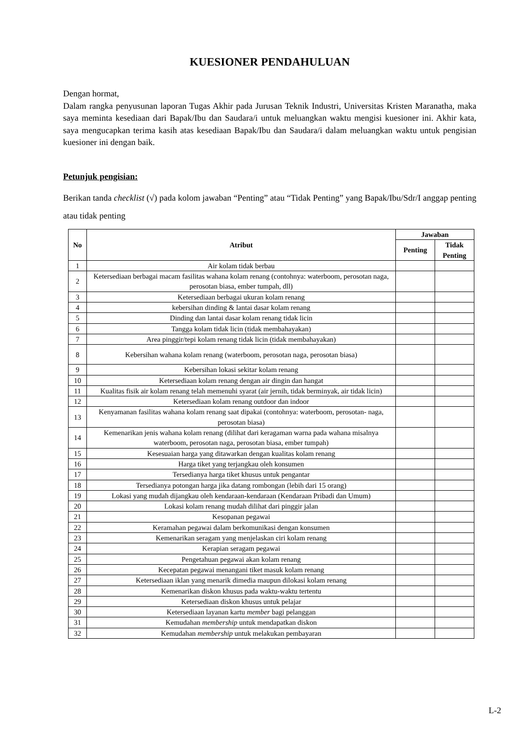KUESIONER PENDAHULUAN
Dengan hormat,
Dalam rangka penyusunan laporan Tugas Akhir pada Jurusan Teknik Industri, Universitas Kristen Maranatha, maka saya meminta kesediaan dari Bapak/Ibu dan Saudara/i untuk meluangkan waktu mengisi kuesioner ini. Akhir kata, saya mengucapkan terima kasih atas kesediaan Bapak/Ibu dan Saudara/i dalam meluangkan waktu untuk pengisian kuesioner ini dengan baik.
Petunjuk pengisian:
Berikan tanda checklist (√) pada kolom jawaban “Penting” atau “Tidak Penting” yang Bapak/Ibu/Sdr/I anggap penting atau tidak penting
| No | Atribut | Jawaban | |
| --- | --- | --- | --- |
| | | Penting | Tidak Penting |
| 1 | Air kolam tidak berbau | | |
| 2 | Ketersediaan berbagai macam fasilitas wahana kolam renang (contohnya: waterboom, perosotan naga, perosotan biasa, ember tumpah, dll) | | |
| 3 | Ketersediaan berbagai ukuran kolam renang | | |
| 4 | kebersihan dinding & lantai dasar kolam renang | | |
| 5 | Dinding dan lantai dasar kolam renang tidak licin | | |
| 6 | Tangga kolam tidak licin (tidak membahayakan) | | |
| 7 | Area pinggir/tepi kolam renang tidak licin (tidak membahayakan) | | |
| 8 | Kebersihan wahana kolam renang (waterboom, perosotan naga, perosotan biasa) | | |
| 9 | Kebersihan lokasi sekitar kolam renang | | |
| 10 | Ketersediaan kolam renang dengan air dingin dan hangat | | |
| 11 | Kualitas fisik air kolam renang telah memenuhi syarat (air jernih, tidak berminyak, air tidak licin) | | |
| 12 | Ketersediaan kolam renang outdoor dan indoor | | |
| 13 | Kenyamanan fasilitas wahana kolam renang saat dipakai (contohnya: waterboom, perosotan- naga, perosotan biasa) | | |
| 14 | Kemenarikan jenis wahana kolam renang (dilihat dari keragaman warna pada wahana misalnya waterboom, perosotan naga, perosotan biasa, ember tumpah) | | |
| 15 | Kesesuaian harga yang ditawarkan dengan kualitas kolam renang | | |
| 16 | Harga tiket yang terjangkau oleh konsumen | | |
| 17 | Tersedianya harga tiket khusus untuk pengantar | | |
| 18 | Tersedianya potongan harga jika datang rombongan (lebih dari 15 orang) | | |
| 19 | Lokasi yang mudah dijangkau oleh kendaraan-kendaraan (Kendaraan Pribadi dan Umum) | | |
| 20 | Lokasi kolam renang mudah dilihat dari pinggir jalan | | |
| 21 | Kesopanan pegawai | | |
| 22 | Keramahan pegawai dalam berkomunikasi dengan konsumen | | |
| 23 | Kemenarikan seragam yang menjelaskan ciri kolam renang | | |
| 24 | Kerapian seragam pegawai | | |
| 25 | Pengetahuan pegawai akan kolam renang | | |
| 26 | Kecepatan pegawai menangani tiket masuk kolam renang | | |
| 27 | Ketersediaan iklan yang menarik dimedia maupun dilokasi kolam renang | | |
| 28 | Kemenarikan diskon khusus pada waktu-waktu tertentu | | |
| 29 | Ketersediaan diskon khusus untuk pelajar | | |
| 30 | Ketersediaan layanan kartu member bagi pelanggan | | |
| 31 | Kemudahan membership untuk mendapatkan diskon | | |
| 32 | Kemudahan membership untuk melakukan pembayaran | | |
L-2